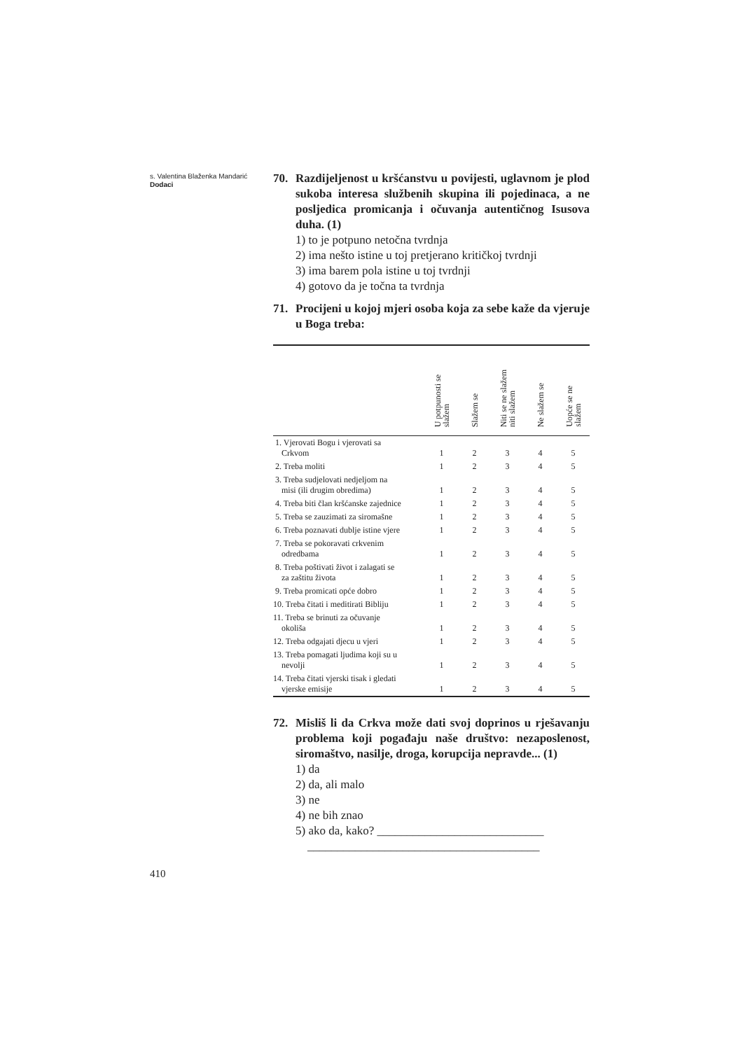s. Valentina Blaženka Mandarić
Dodaci
70. Razdijeljenost u kršćanstvu u povijesti, uglavnom je plod sukoba interesa službenih skupina ili pojedinaca, a ne posljedica promicanja i očuvanja autentičnog Isusova duha. (1)
1) to je potpuno netočna tvrdnja
2) ima nešto istine u toj pretjerano kritičkoj tvrdnji
3) ima barem pola istine u toj tvrdnji
4) gotovo da je točna ta tvrdnja
71. Procijeni u kojoj mjeri osoba koja za sebe kaže da vjeruje u Boga treba:
| | U potpunosti se slažem | Slažem se | Niti se ne slažem niti slažem | Ne slažem se | Uopće se ne slažem |
| --- | --- | --- | --- | --- | --- |
| 1. Vjerovati Bogu i vjerovati sa Crkvom | 1 | 2 | 3 | 4 | 5 |
| 2. Treba moliti | 1 | 2 | 3 | 4 | 5 |
| 3. Treba sudjelovati nedjeljom na misi (ili drugim obredima) | 1 | 2 | 3 | 4 | 5 |
| 4. Treba biti član kršćanske zajednice | 1 | 2 | 3 | 4 | 5 |
| 5. Treba se zauzimati za siromašne | 1 | 2 | 3 | 4 | 5 |
| 6. Treba poznavati dublje istine vjere | 1 | 2 | 3 | 4 | 5 |
| 7. Treba se pokoravati crkvenim odredbama | 1 | 2 | 3 | 4 | 5 |
| 8. Treba poštivati život i zalagati se za zaštitu života | 1 | 2 | 3 | 4 | 5 |
| 9. Treba promicati opće dobro | 1 | 2 | 3 | 4 | 5 |
| 10. Treba čitati i meditirati Bibliju | 1 | 2 | 3 | 4 | 5 |
| 11. Treba se brinuti za očuvanje okoliša | 1 | 2 | 3 | 4 | 5 |
| 12. Treba odgajati djecu u vjeri | 1 | 2 | 3 | 4 | 5 |
| 13. Treba pomagati ljudima koji su u nevolji | 1 | 2 | 3 | 4 | 5 |
| 14. Treba čitati vjerski tisak i gledati vjerske emisije | 1 | 2 | 3 | 4 | 5 |
72. Misliš li da Crkva može dati svoj doprinos u rješavanju problema koji pogađaju naše društvo: nezaposlenost, siromaštvo, nasilje, droga, korupcija nepravde... (1)
1) da
2) da, ali malo
3) ne
4) ne bih znao
5) ako da, kako? ____________________________
_______________________________________
410